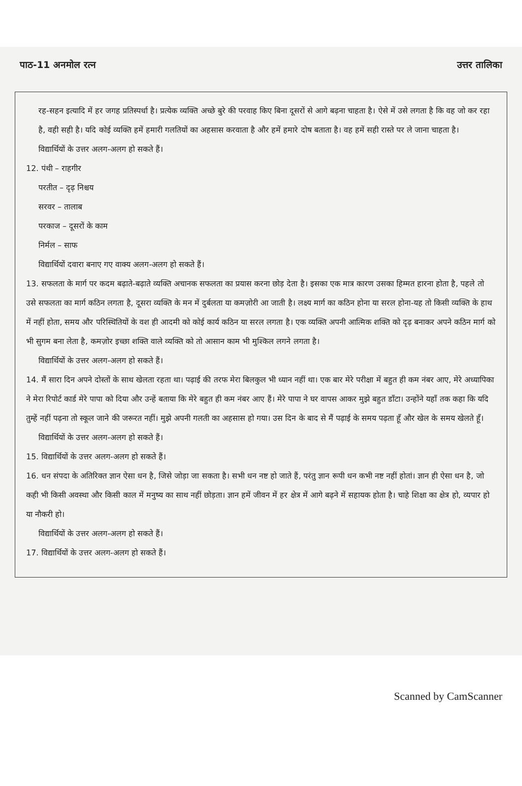पाठ-11 अनमोल रत्न उत्तर तालिका
रह-सहन इत्यादि में हर जगह प्रतिस्पर्धा है। प्रत्येक व्यक्ति अच्छे बुरे की परवाह किए बिना दूसरों से आगे बढ़ना चाहता है। ऐसे में उसे लगता है कि वह जो कर रहा है, वही सही है। यदि कोई व्यक्ति हमें हमारी गलतियों का अहसास करवाता है और हमें हमारे दोष बताता है। वह हमें सही रास्ते पर ले जाना चाहता है।
विद्यार्थियों के उत्तर अलग-अलग हो सकते हैं।
12. पंथी – राहगीर
परतीत – दृढ़ निश्चय
सरवर – तालाब
परकाज – दूसरों के काम
निर्मल – साफ
विद्यार्थियों दवारा बनाए गए वाक्य अलग-अलग हो सकते हैं।
13. सफलता के मार्ग पर कदम बढ़ाते-बढ़ाते व्यक्ति अचानक सफलता का प्रयास करना छोड़ देता है। इसका एक मात्र कारण उसका हिम्मत हारना होता है, पहले तो उसे सफलता का मार्ग कठिन लगता है, दूसरा व्यक्ति के मन में दुर्बलता या कमज़ोरी आ जाती है। लक्ष्य मार्ग का कठिन होना या सरल होना-यह तो किसी व्यक्ति के हाथ में नहीं होता, समय और परिस्थितियों के वश ही आदमी को कोई कार्य कठिन या सरल लगता है। एक व्यक्ति अपनी आत्मिक शक्ति को दृढ़ बनाकर अपने कठिन मार्ग को भी सुगम बना लेता है, कमज़ोर इच्छा शक्ति वाले व्यक्ति को तो आसान काम भी मुश्किल लगने लगता है।
विद्यार्थियों के उत्तर अलग-अलग हो सकते हैं।
14. मैं सारा दिन अपने दोस्तों के साथ खेलता रहता था। पढ़ाई की तरफ मेरा बिलकुल भी ध्यान नहीं था। एक बार मेरे परीक्षा में बहुत ही कम नंबर आए, मेरे अध्यापिका ने मेरा रिपोर्ट कार्ड मेरे पापा को दिया और उन्हें बताया कि मेरे बहुत ही कम नंबर आए हैं। मेरे पापा ने घर वापस आकर मुझे बहुत डाँटा। उन्होंने यहाँ तक कहा कि यदि तुम्हें नहीं पढ़ना तो स्कूल जाने की जरूरत नहीं। मुझे अपनी गलती का अहसास हो गया। उस दिन के बाद से मैं पढ़ाई के समय पढ़ता हूँ और खेल के समय खेलते हूँ।
विद्यार्थियों के उत्तर अलग-अलग हो सकते हैं।
15. विद्यार्थियों के उत्तर अलग-अलग हो सकते हैं।
16. धन संपदा के अतिरिक्त ज्ञान ऐसा धन है, जिसे जोड़ा जा सकता है। सभी धन नष्ट हो जाते हैं, परंतु ज्ञान रूपी धन कभी नष्ट नहीं होतां। ज्ञान ही ऐसा धन है, जो कही भी किसी अवस्था और किसी काल में मनुष्य का साथ नहीं छोड़ता। ज्ञान हमें जीवन में हर क्षेत्र में आगे बढ़ने में सहायक होता है। चाहे शिक्षा का क्षेत्र हो, व्यपार हो या नौकरी हो।
विद्यार्थियों के उत्तर अलग-अलग हो सकते हैं।
17. विद्यार्थियों के उत्तर अलग-अलग हो सकते हैं।
Scanned by CamScanner